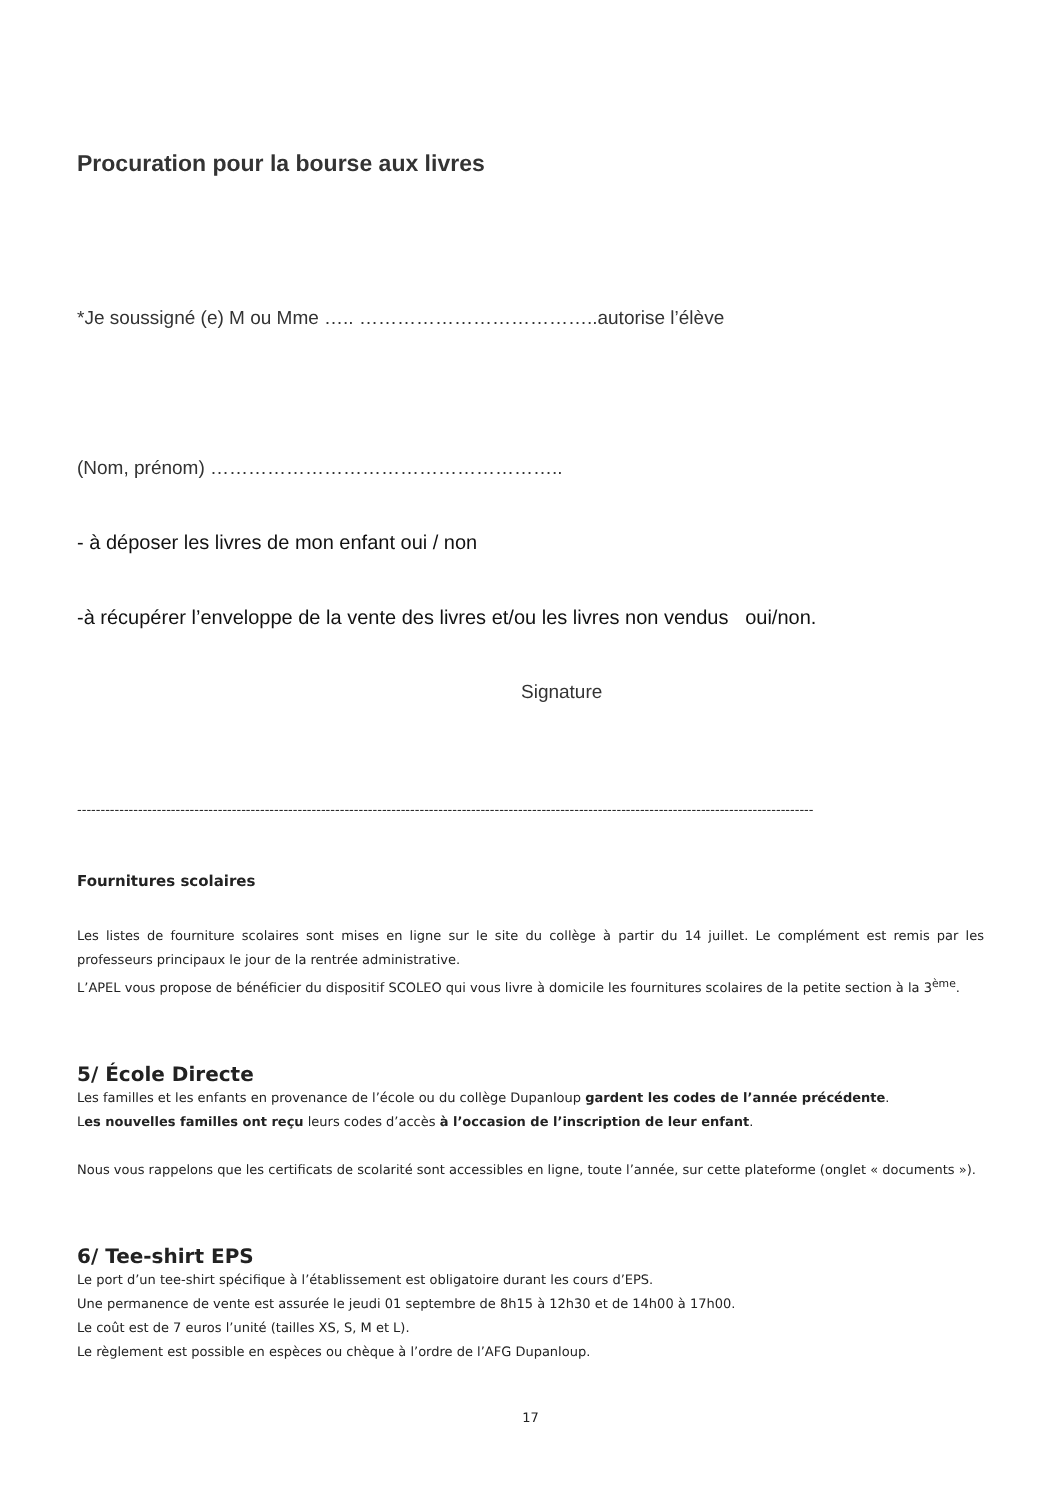Procuration pour la bourse aux livres
*Je soussigné (e) M ou Mme ….. ………………………………..autorise l’élève
(Nom, prénom) ………………………………………………..
- à déposer les livres de mon enfant oui / non
-à récupérer l’enveloppe de la vente des livres et/ou les livres non vendus oui/non.
Signature
-------------------------------------------------------------------------------------------------------------------------------------------------------------
Fournitures scolaires
Les listes de fourniture scolaires sont mises en ligne sur le site du collège à partir du 14 juillet. Le complément est remis par les professeurs principaux le jour de la rentrée administrative.
L’APEL vous propose de bénéficier du dispositif SCOLEO qui vous livre à domicile les fournitures scolaires de la petite section à la 3<sup>ème</sup>.
5/ École Directe
Les familles et les enfants en provenance de l’école ou du collège Dupanloup gardent les codes de l’année précédente.
Les nouvelles familles ont reçu leurs codes d’accès à l’occasion de l’inscription de leur enfant.
Nous vous rappelons que les certificats de scolarité sont accessibles en ligne, toute l’année, sur cette plateforme (onglet « documents »).
6/ Tee-shirt EPS
Le port d’un tee-shirt spécifique à l’établissement est obligatoire durant les cours d’EPS.
Une permanence de vente est assurée le jeudi 01 septembre de 8h15 à 12h30 et de 14h00 à 17h00.
Le coût est de 7 euros l’unité (tailles XS, S, M et L).
Le règlement est possible en espèces ou chèque à l’ordre de l’AFG Dupanloup.
17